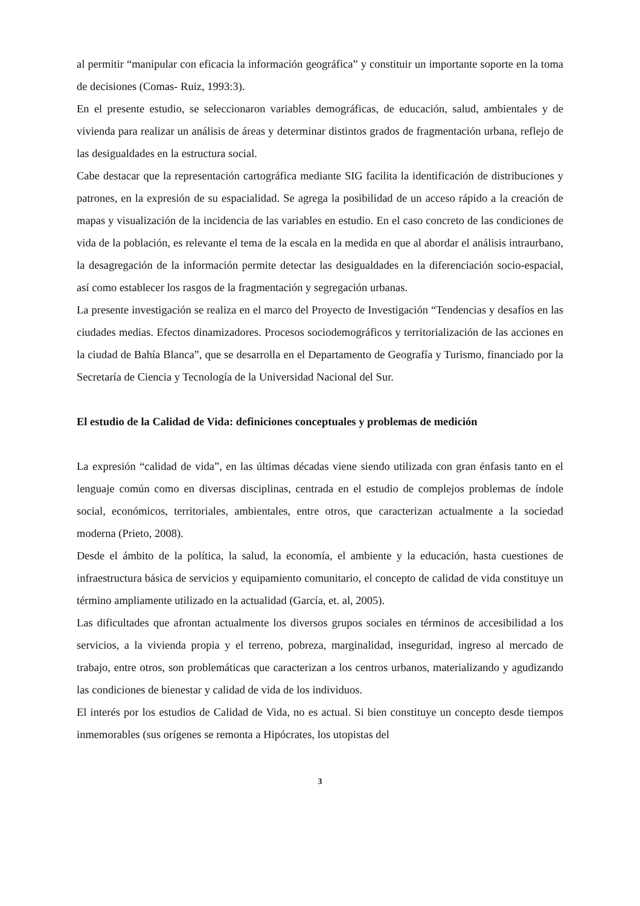al permitir “manipular con eficacia la información geográfica” y constituir un importante soporte en la toma de decisiones (Comas- Ruiz, 1993:3).
En el presente estudio, se seleccionaron variables demográficas, de educación, salud, ambientales y de vivienda para realizar un análisis de áreas y determinar distintos grados de fragmentación urbana, reflejo de las desigualdades en la estructura social.
Cabe destacar que la representación cartográfica mediante SIG facilita la identificación de distribuciones y patrones, en la expresión de su espacialidad. Se agrega la posibilidad de un acceso rápido a la creación de mapas y visualización de la incidencia de las variables en estudio. En el caso concreto de las condiciones de vida de la población, es relevante el tema de la escala en la medida en que al abordar el análisis intraurbano, la desagregación de la información permite detectar las desigualdades en la diferenciación socio-espacial, así como establecer los rasgos de la fragmentación y segregación urbanas.
La presente investigación se realiza en el marco del Proyecto de Investigación “Tendencias y desafíos en las ciudades medias. Efectos dinamizadores. Procesos sociodemográficos y territorialización de las acciones en la ciudad de Bahía Blanca”, que se desarrolla en el Departamento de Geografía y Turismo, financiado por la Secretaría de Ciencia y Tecnología de la Universidad Nacional del Sur.
El estudio de la Calidad de Vida: definiciones conceptuales y problemas de medición
La expresión “calidad de vida”, en las últimas décadas viene siendo utilizada con gran énfasis tanto en el lenguaje común como en diversas disciplinas, centrada en el estudio de complejos problemas de índole social, económicos, territoriales, ambientales, entre otros, que caracterizan actualmente a la sociedad moderna (Prieto, 2008).
Desde el ámbito de la política, la salud, la economía, el ambiente y la educación, hasta cuestiones de infraestructura básica de servicios y equipamiento comunitario, el concepto de calidad de vida constituye un término ampliamente utilizado en la actualidad (García, et. al, 2005).
Las dificultades que afrontan actualmente los diversos grupos sociales en términos de accesibilidad a los servicios, a la vivienda propia y el terreno, pobreza, marginalidad, inseguridad, ingreso al mercado de trabajo, entre otros, son problemáticas que caracterizan a los centros urbanos, materializando y agudizando las condiciones de bienestar y calidad de vida de los individuos.
El interés por los estudios de Calidad de Vida, no es actual. Si bien constituye un concepto desde tiempos inmemorables (sus orígenes se remonta a Hipócrates, los utopistas del
3